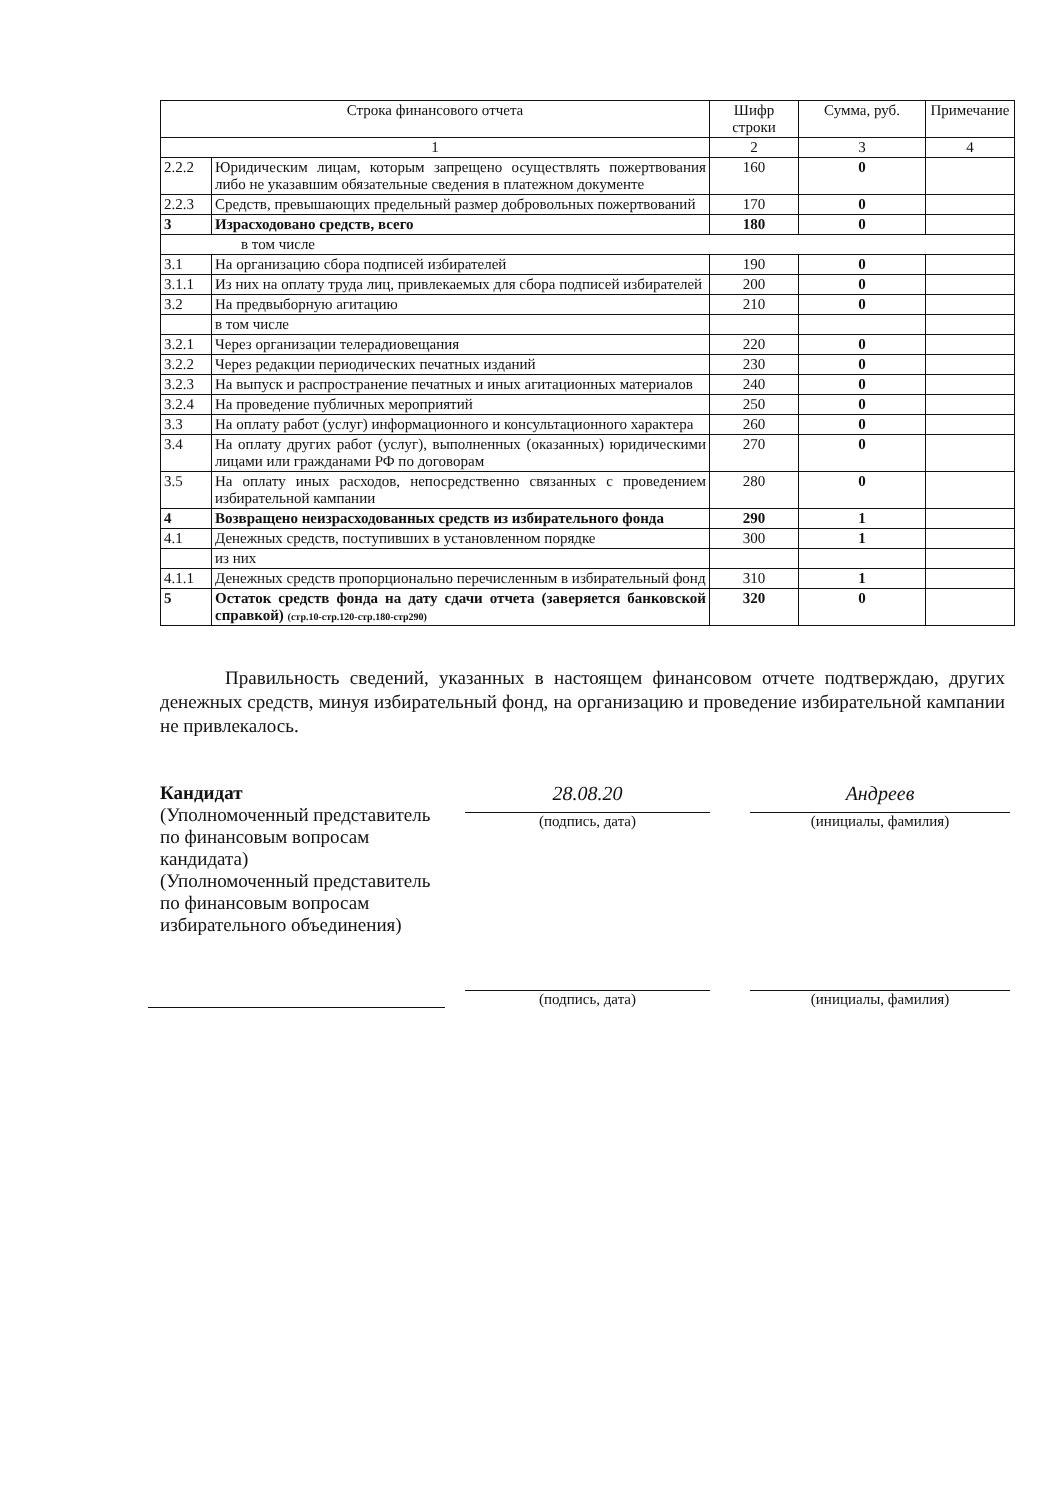| Строка финансового отчета | | Шифр строки | Сумма, руб. | Примечание |
| --- | --- | --- | --- | --- |
| 1 | | 2 | 3 | 4 |
| 2.2.2 | Юридическим лицам, которым запрещено осуществлять пожертвования либо не указавшим обязательные сведения в платежном документе | 160 | 0 | |
| 2.2.3 | Средств, превышающих предельный размер добровольных пожертвований | 170 | 0 | |
| 3 | Израсходовано средств, всего | 180 | 0 | |
| в том числе | | | | |
| 3.1 | На организацию сбора подписей избирателей | 190 | 0 | |
| 3.1.1 | Из них на оплату труда лиц, привлекаемых для сбора подписей избирателей | 200 | 0 | |
| 3.2 | На предвыборную агитацию | 210 | 0 | |
| | в том числе | | | |
| 3.2.1 | Через организации телерадиовещания | 220 | 0 | |
| 3.2.2 | Через редакции периодических печатных изданий | 230 | 0 | |
| 3.2.3 | На выпуск и распространение печатных и иных агитационных материалов | 240 | 0 | |
| 3.2.4 | На проведение публичных мероприятий | 250 | 0 | |
| 3.3 | На оплату работ (услуг) информационного и консультационного характера | 260 | 0 | |
| 3.4 | На оплату других работ (услуг), выполненных (оказанных) юридическими лицами или гражданами РФ по договорам | 270 | 0 | |
| 3.5 | На оплату иных расходов, непосредственно связанных с проведением избирательной кампании | 280 | 0 | |
| 4 | Возвращено неизрасходованных средств из избирательного фонда | 290 | 1 | |
| 4.1 | Денежных средств, поступивших в установленном порядке | 300 | 1 | |
| | из них | | | |
| 4.1.1 | Денежных средств пропорционально перечисленным в избирательный фонд | 310 | 1 | |
| 5 | Остаток средств фонда на дату сдачи отчета (заверяется банковской справкой) (стр.10-стр.120-стр.180-стр290) | 320 | 0 | |
Правильность сведений, указанных в настоящем финансовом отчете подтверждаю, других денежных средств, минуя избирательный фонд, на организацию и проведение избирательной кампании не привлекалось.
Кандидат
(Уполномоченный представитель по финансовым вопросам кандидата)
(Уполномоченный представитель по финансовым вопросам избирательного объединения)
28.08.20
(подпись, дата)
Андреев
(инициалы, фамилия)
(подпись, дата) (инициалы, фамилия)